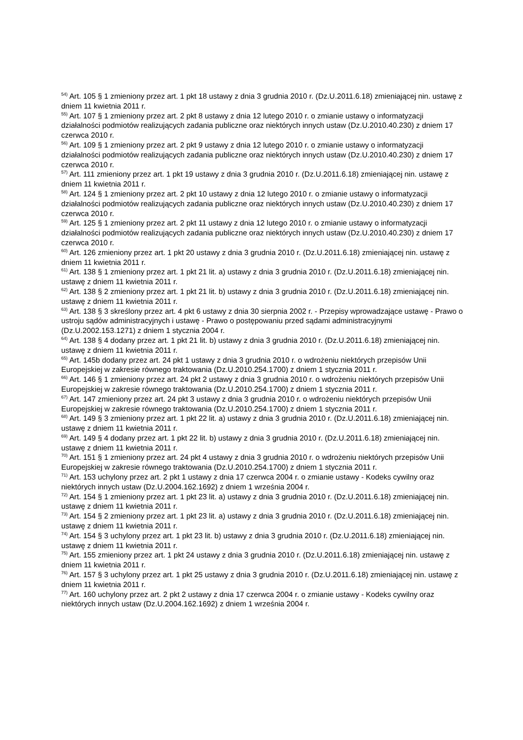<sup>54)</sup> Art. 105 § 1 zmieniony przez art. 1 pkt 18 ustawy z dnia 3 grudnia 2010 r. (Dz.U.2011.6.18) zmieniającej nin. ustawę z dniem 11 kwietnia 2011 r.
<sup>55)</sup> Art. 107 § 1 zmieniony przez art. 2 pkt 8 ustawy z dnia 12 lutego 2010 r. o zmianie ustawy o informatyzacji działalności podmiotów realizujących zadania publiczne oraz niektórych innych ustaw (Dz.U.2010.40.230) z dniem 17 czerwca 2010 r.
<sup>56)</sup> Art. 109 § 1 zmieniony przez art. 2 pkt 9 ustawy z dnia 12 lutego 2010 r. o zmianie ustawy o informatyzacji działalności podmiotów realizujących zadania publiczne oraz niektórych innych ustaw (Dz.U.2010.40.230) z dniem 17 czerwca 2010 r.
<sup>57)</sup> Art. 111 zmieniony przez art. 1 pkt 19 ustawy z dnia 3 grudnia 2010 r. (Dz.U.2011.6.18) zmieniającej nin. ustawę z dniem 11 kwietnia 2011 r.
<sup>58)</sup> Art. 124 § 1 zmieniony przez art. 2 pkt 10 ustawy z dnia 12 lutego 2010 r. o zmianie ustawy o informatyzacji działalności podmiotów realizujących zadania publiczne oraz niektórych innych ustaw (Dz.U.2010.40.230) z dniem 17 czerwca 2010 r.
<sup>59)</sup> Art. 125 § 1 zmieniony przez art. 2 pkt 11 ustawy z dnia 12 lutego 2010 r. o zmianie ustawy o informatyzacji działalności podmiotów realizujących zadania publiczne oraz niektórych innych ustaw (Dz.U.2010.40.230) z dniem 17 czerwca 2010 r.
<sup>60)</sup> Art. 126 zmieniony przez art. 1 pkt 20 ustawy z dnia 3 grudnia 2010 r. (Dz.U.2011.6.18) zmieniającej nin. ustawę z dniem 11 kwietnia 2011 r.
<sup>61)</sup> Art. 138 § 1 zmieniony przez art. 1 pkt 21 lit. a) ustawy z dnia 3 grudnia 2010 r. (Dz.U.2011.6.18) zmieniającej nin. ustawę z dniem 11 kwietnia 2011 r.
<sup>62)</sup> Art. 138 § 2 zmieniony przez art. 1 pkt 21 lit. b) ustawy z dnia 3 grudnia 2010 r. (Dz.U.2011.6.18) zmieniającej nin. ustawę z dniem 11 kwietnia 2011 r.
<sup>63)</sup> Art. 138 § 3 skreślony przez art. 4 pkt 6 ustawy z dnia 30 sierpnia 2002 r. - Przepisy wprowadzające ustawę - Prawo o ustroju sądów administracyjnych i ustawę - Prawo o postępowaniu przed sądami administracyjnymi (Dz.U.2002.153.1271) z dniem 1 stycznia 2004 r.
<sup>64)</sup> Art. 138 § 4 dodany przez art. 1 pkt 21 lit. b) ustawy z dnia 3 grudnia 2010 r. (Dz.U.2011.6.18) zmieniającej nin. ustawę z dniem 11 kwietnia 2011 r.
<sup>65)</sup> Art. 145b dodany przez art. 24 pkt 1 ustawy z dnia 3 grudnia 2010 r. o wdrożeniu niektórych przepisów Unii Europejskiej w zakresie równego traktowania (Dz.U.2010.254.1700) z dniem 1 stycznia 2011 r.
<sup>66)</sup> Art. 146 § 1 zmieniony przez art. 24 pkt 2 ustawy z dnia 3 grudnia 2010 r. o wdrożeniu niektórych przepisów Unii Europejskiej w zakresie równego traktowania (Dz.U.2010.254.1700) z dniem 1 stycznia 2011 r.
<sup>67)</sup> Art. 147 zmieniony przez art. 24 pkt 3 ustawy z dnia 3 grudnia 2010 r. o wdrożeniu niektórych przepisów Unii Europejskiej w zakresie równego traktowania (Dz.U.2010.254.1700) z dniem 1 stycznia 2011 r.
<sup>68)</sup> Art. 149 § 3 zmieniony przez art. 1 pkt 22 lit. a) ustawy z dnia 3 grudnia 2010 r. (Dz.U.2011.6.18) zmieniającej nin. ustawę z dniem 11 kwietnia 2011 r.
<sup>69)</sup> Art. 149 § 4 dodany przez art. 1 pkt 22 lit. b) ustawy z dnia 3 grudnia 2010 r. (Dz.U.2011.6.18) zmieniającej nin. ustawę z dniem 11 kwietnia 2011 r.
<sup>70)</sup> Art. 151 § 1 zmieniony przez art. 24 pkt 4 ustawy z dnia 3 grudnia 2010 r. o wdrożeniu niektórych przepisów Unii Europejskiej w zakresie równego traktowania (Dz.U.2010.254.1700) z dniem 1 stycznia 2011 r.
<sup>71)</sup> Art. 153 uchylony przez art. 2 pkt 1 ustawy z dnia 17 czerwca 2004 r. o zmianie ustawy - Kodeks cywilny oraz niektórych innych ustaw (Dz.U.2004.162.1692) z dniem 1 września 2004 r.
<sup>72)</sup> Art. 154 § 1 zmieniony przez art. 1 pkt 23 lit. a) ustawy z dnia 3 grudnia 2010 r. (Dz.U.2011.6.18) zmieniającej nin. ustawę z dniem 11 kwietnia 2011 r.
<sup>73)</sup> Art. 154 § 2 zmieniony przez art. 1 pkt 23 lit. a) ustawy z dnia 3 grudnia 2010 r. (Dz.U.2011.6.18) zmieniającej nin. ustawę z dniem 11 kwietnia 2011 r.
<sup>74)</sup> Art. 154 § 3 uchylony przez art. 1 pkt 23 lit. b) ustawy z dnia 3 grudnia 2010 r. (Dz.U.2011.6.18) zmieniającej nin. ustawę z dniem 11 kwietnia 2011 r.
<sup>75)</sup> Art. 155 zmieniony przez art. 1 pkt 24 ustawy z dnia 3 grudnia 2010 r. (Dz.U.2011.6.18) zmieniającej nin. ustawę z dniem 11 kwietnia 2011 r.
<sup>76)</sup> Art. 157 § 3 uchylony przez art. 1 pkt 25 ustawy z dnia 3 grudnia 2010 r. (Dz.U.2011.6.18) zmieniającej nin. ustawę z dniem 11 kwietnia 2011 r.
<sup>77)</sup> Art. 160 uchylony przez art. 2 pkt 2 ustawy z dnia 17 czerwca 2004 r. o zmianie ustawy - Kodeks cywilny oraz niektórych innych ustaw (Dz.U.2004.162.1692) z dniem 1 września 2004 r.